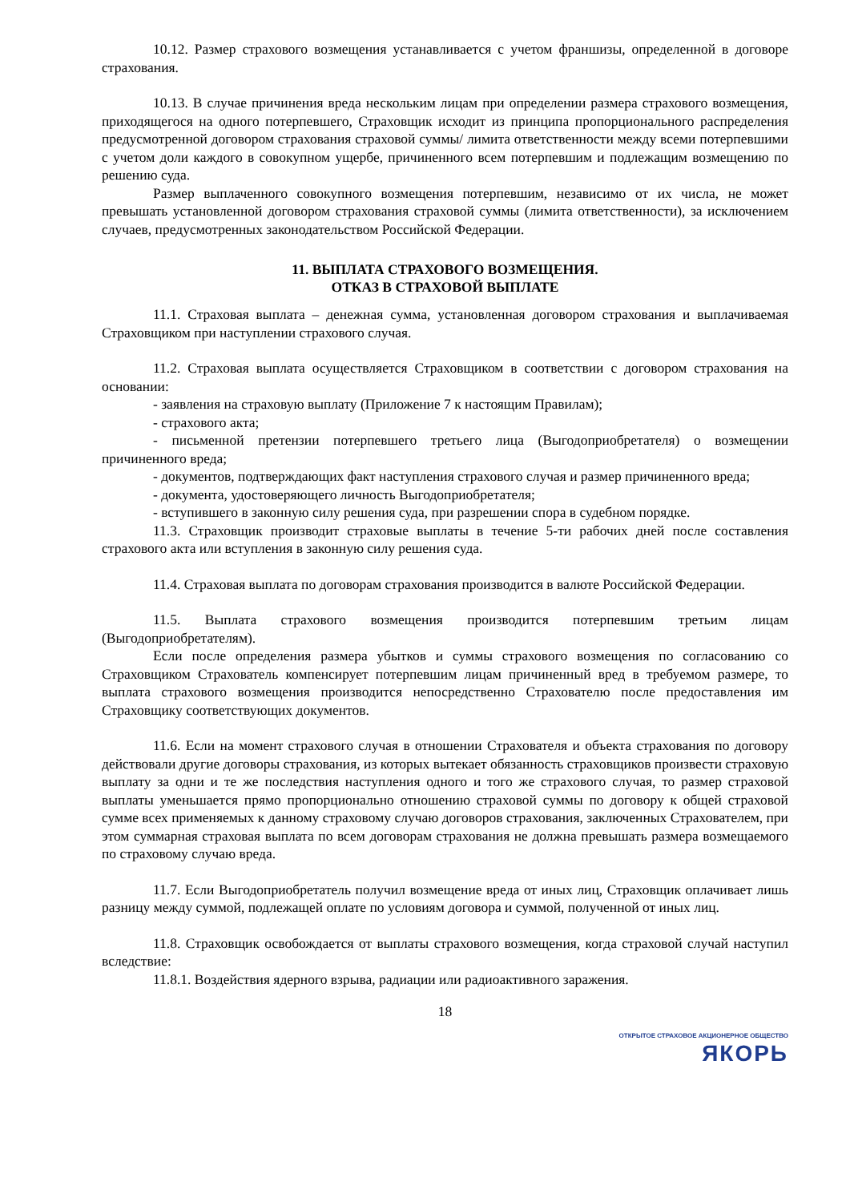10.12. Размер страхового возмещения устанавливается с учетом франшизы, определенной в договоре страхования.
10.13. В случае причинения вреда нескольким лицам при определении размера страхового возмещения, приходящегося на одного потерпевшего, Страховщик исходит из принципа пропорционального распределения предусмотренной договором страхования страховой суммы/ лимита ответственности между всеми потерпевшими с учетом доли каждого в совокупном ущербе, причиненного всем потерпевшим и подлежащим возмещению по решению суда.
Размер выплаченного совокупного возмещения потерпевшим, независимо от их числа, не может превышать установленной договором страхования страховой суммы (лимита ответственности), за исключением случаев, предусмотренных законодательством Российской Федерации.
11. ВЫПЛАТА СТРАХОВОГО ВОЗМЕЩЕНИЯ.
ОТКАЗ В СТРАХОВОЙ ВЫПЛАТЕ
11.1. Страховая выплата – денежная сумма, установленная договором страхования и выплачиваемая Страховщиком при наступлении страхового случая.
11.2. Страховая выплата осуществляется Страховщиком в соответствии с договором страхования на основании:
- заявления на страховую выплату (Приложение 7 к настоящим Правилам);
- страхового акта;
- письменной претензии потерпевшего третьего лица (Выгодоприобретателя) о возмещении причиненного вреда;
- документов, подтверждающих факт наступления страхового случая и размер причиненного вреда;
- документа, удостоверяющего личность Выгодоприобретателя;
- вступившего в законную силу решения суда, при разрешении спора в судебном порядке.
11.3. Страховщик производит страховые выплаты в течение 5-ти рабочих дней после составления страхового акта или вступления в законную силу решения суда.
11.4. Страховая выплата по договорам страхования производится в валюте Российской Федерации.
11.5. Выплата страхового возмещения производится потерпевшим третьим лицам (Выгодоприобретателям).
Если после определения размера убытков и суммы страхового возмещения по согласованию со Страховщиком Страхователь компенсирует потерпевшим лицам причиненный вред в требуемом размере, то выплата страхового возмещения производится непосредственно Страхователю после предоставления им Страховщику соответствующих документов.
11.6. Если на момент страхового случая в отношении Страхователя и объекта страхования по договору действовали другие договоры страхования, из которых вытекает обязанность страховщиков произвести страховую выплату за одни и те же последствия наступления одного и того же страхового случая, то размер страховой выплаты уменьшается прямо пропорционально отношению страховой суммы по договору к общей страховой сумме всех применяемых к данному страховому случаю договоров страхования, заключенных Страхователем, при этом суммарная страховая выплата по всем договорам страхования не должна превышать размера возмещаемого по страховому случаю вреда.
11.7. Если Выгодоприобретатель получил возмещение вреда от иных лиц, Страховщик оплачивает лишь разницу между суммой, подлежащей оплате по условиям договора и суммой, полученной от иных лиц.
11.8. Страховщик освобождается от выплаты страхового возмещения, когда страховой случай наступил вследствие:
11.8.1. Воздействия ядерного взрыва, радиации или радиоактивного заражения.
18
ОТКРЫТОЕ СТРАХОВОЕ АКЦИОНЕРНОЕ ОБЩЕСТВО
ЯКОРЬ